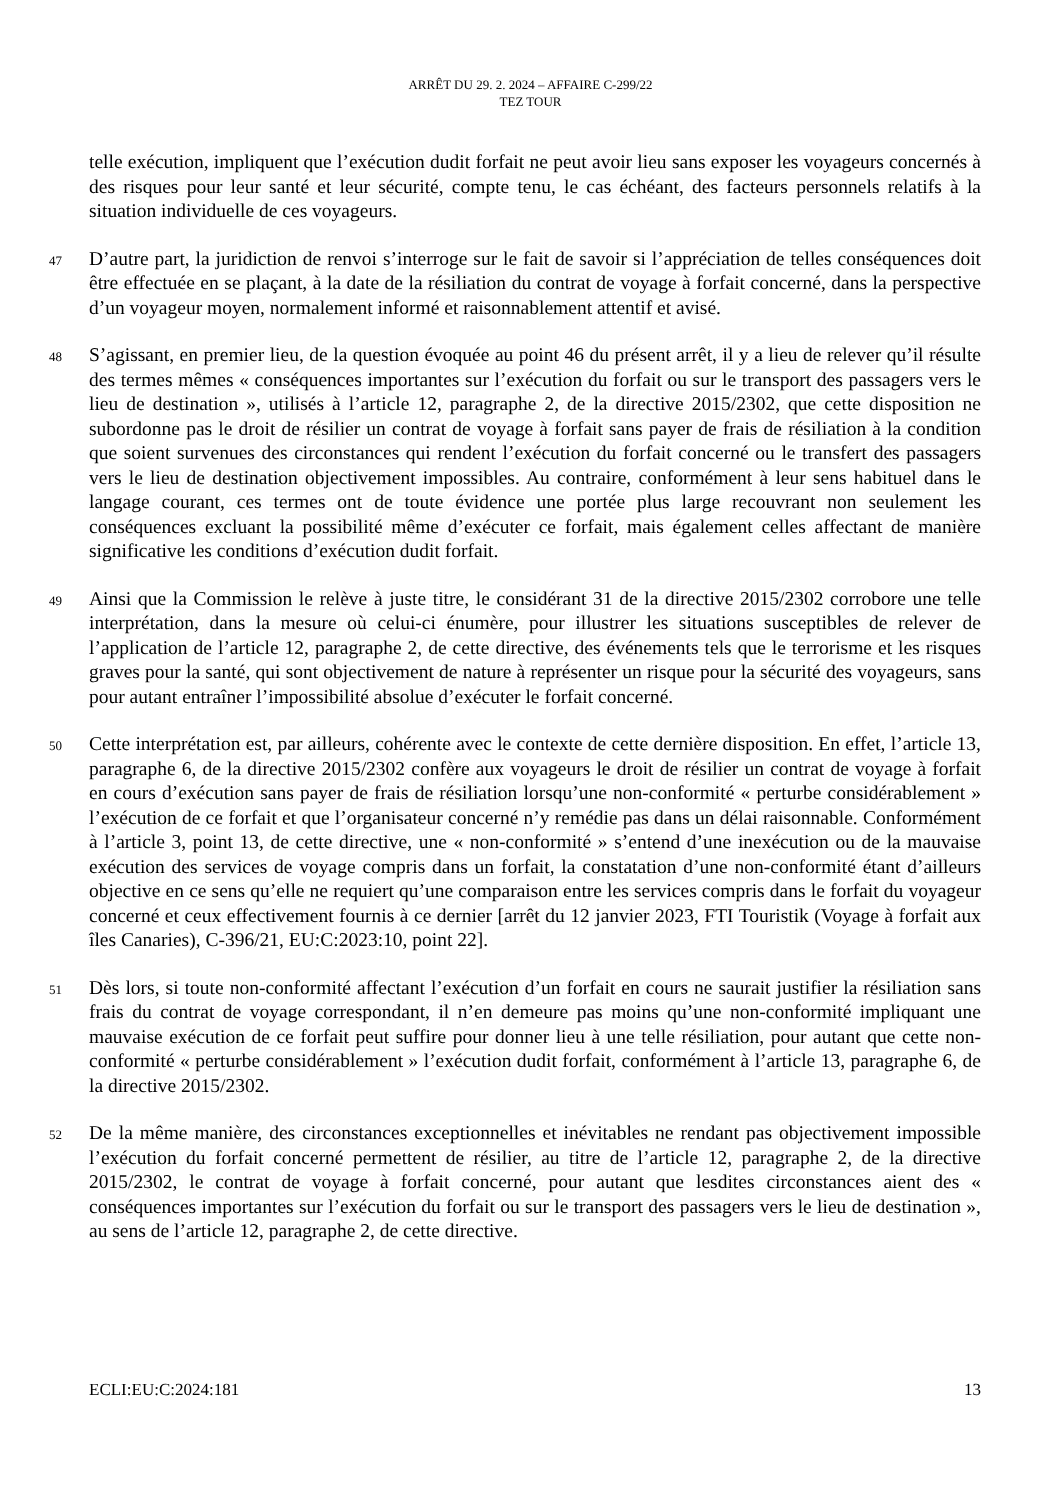ARRÊT DU 29. 2. 2024 – AFFAIRE C-299/22
TEZ TOUR
telle exécution, impliquent que l’exécution dudit forfait ne peut avoir lieu sans exposer les voyageurs concernés à des risques pour leur santé et leur sécurité, compte tenu, le cas échéant, des facteurs personnels relatifs à la situation individuelle de ces voyageurs.
47
D’autre part, la juridiction de renvoi s’interroge sur le fait de savoir si l’appréciation de telles conséquences doit être effectuée en se plaçant, à la date de la résiliation du contrat de voyage à forfait concerné, dans la perspective d’un voyageur moyen, normalement informé et raisonnablement attentif et avisé.
48
S’agissant, en premier lieu, de la question évoquée au point 46 du présent arrêt, il y a lieu de relever qu’il résulte des termes mêmes « conséquences importantes sur l’exécution du forfait ou sur le transport des passagers vers le lieu de destination », utilisés à l’article 12, paragraphe 2, de la directive 2015/2302, que cette disposition ne subordonne pas le droit de résilier un contrat de voyage à forfait sans payer de frais de résiliation à la condition que soient survenues des circonstances qui rendent l’exécution du forfait concerné ou le transfert des passagers vers le lieu de destination objectivement impossibles. Au contraire, conformément à leur sens habituel dans le langage courant, ces termes ont de toute évidence une portée plus large recouvrant non seulement les conséquences excluant la possibilité même d’exécuter ce forfait, mais également celles affectant de manière significative les conditions d’exécution dudit forfait.
49
Ainsi que la Commission le relève à juste titre, le considérant 31 de la directive 2015/2302 corrobore une telle interprétation, dans la mesure où celui-ci énumère, pour illustrer les situations susceptibles de relever de l’application de l’article 12, paragraphe 2, de cette directive, des événements tels que le terrorisme et les risques graves pour la santé, qui sont objectivement de nature à représenter un risque pour la sécurité des voyageurs, sans pour autant entraîner l’impossibilité absolue d’exécuter le forfait concerné.
50
Cette interprétation est, par ailleurs, cohérente avec le contexte de cette dernière disposition. En effet, l’article 13, paragraphe 6, de la directive 2015/2302 confère aux voyageurs le droit de résilier un contrat de voyage à forfait en cours d’exécution sans payer de frais de résiliation lorsqu’une non-conformité « perturbe considérablement » l’exécution de ce forfait et que l’organisateur concerné n’y remédie pas dans un délai raisonnable. Conformément à l’article 3, point 13, de cette directive, une « non-conformité » s’entend d’une inexécution ou de la mauvaise exécution des services de voyage compris dans un forfait, la constatation d’une non-conformité étant d’ailleurs objective en ce sens qu’elle ne requiert qu’une comparaison entre les services compris dans le forfait du voyageur concerné et ceux effectivement fournis à ce dernier [arrêt du 12 janvier 2023, FTI Touristik (Voyage à forfait aux îles Canaries), C-396/21, EU:C:2023:10, point 22].
51
Dès lors, si toute non-conformité affectant l’exécution d’un forfait en cours ne saurait justifier la résiliation sans frais du contrat de voyage correspondant, il n’en demeure pas moins qu’une non-conformité impliquant une mauvaise exécution de ce forfait peut suffire pour donner lieu à une telle résiliation, pour autant que cette non-conformité « perturbe considérablement » l’exécution dudit forfait, conformément à l’article 13, paragraphe 6, de la directive 2015/2302.
52
De la même manière, des circonstances exceptionnelles et inévitables ne rendant pas objectivement impossible l’exécution du forfait concerné permettent de résilier, au titre de l’article 12, paragraphe 2, de la directive 2015/2302, le contrat de voyage à forfait concerné, pour autant que lesdites circonstances aient des « conséquences importantes sur l’exécution du forfait ou sur le transport des passagers vers le lieu de destination », au sens de l’article 12, paragraphe 2, de cette directive.
ECLI:EU:C:2024:181 13